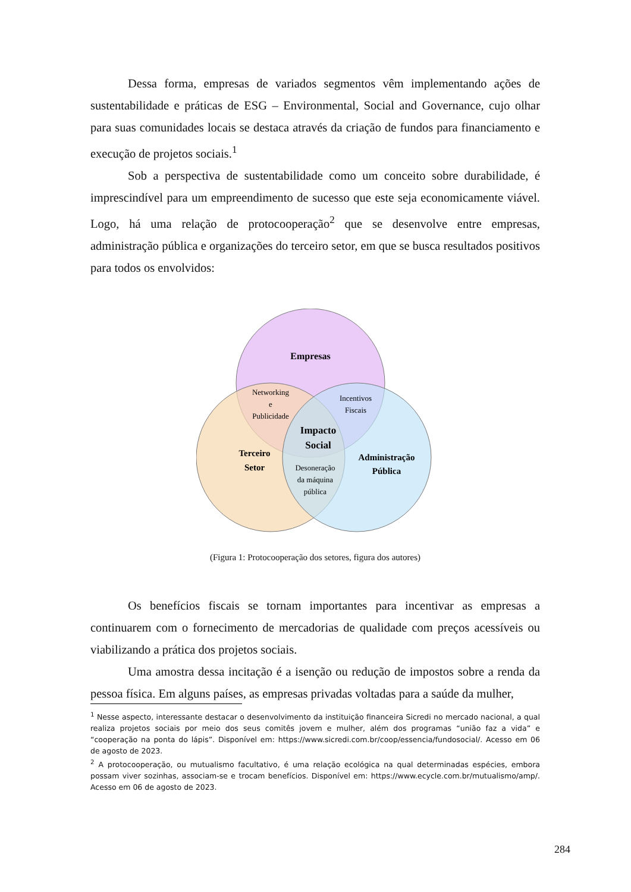Dessa forma, empresas de variados segmentos vêm implementando ações de sustentabilidade e práticas de ESG – Environmental, Social and Governance, cujo olhar para suas comunidades locais se destaca através da criação de fundos para financiamento e execução de projetos sociais.<sup>1</sup>
Sob a perspectiva de sustentabilidade como um conceito sobre durabilidade, é imprescindível para um empreendimento de sucesso que este seja economicamente viável. Logo, há uma relação de protocooperação<sup>2</sup> que se desenvolve entre empresas, administração pública e organizações do terceiro setor, em que se busca resultados positivos para todos os envolvidos:
Empresas
Networking
e
Publicidade
Incentivos
Fiscais
Impacto
Social
Terceiro
Setor
Administração
Pública
Desoneração
da máquina
pública
(Figura 1: Protocooperação dos setores, figura dos autores)
Os benefícios fiscais se tornam importantes para incentivar as empresas a continuarem com o fornecimento de mercadorias de qualidade com preços acessíveis ou viabilizando a prática dos projetos sociais.
Uma amostra dessa incitação é a isenção ou redução de impostos sobre a renda da pessoa física. Em alguns países, as empresas privadas voltadas para a saúde da mulher,
<sup>1</sup> Nesse aspecto, interessante destacar o desenvolvimento da instituição financeira Sicredi no mercado nacional, a qual realiza projetos sociais por meio dos seus comitês jovem e mulher, além dos programas “união faz a vida” e “cooperação na ponta do lápis”. Disponível em: https://www.sicredi.com.br/coop/essencia/fundosocial/. Acesso em 06 de agosto de 2023.
<sup>2</sup> A protocooperação, ou mutualismo facultativo, é uma relação ecológica na qual determinadas espécies, embora possam viver sozinhas, associam-se e trocam benefícios. Disponível em: https://www.ecycle.com.br/mutualismo/amp/. Acesso em 06 de agosto de 2023.
284